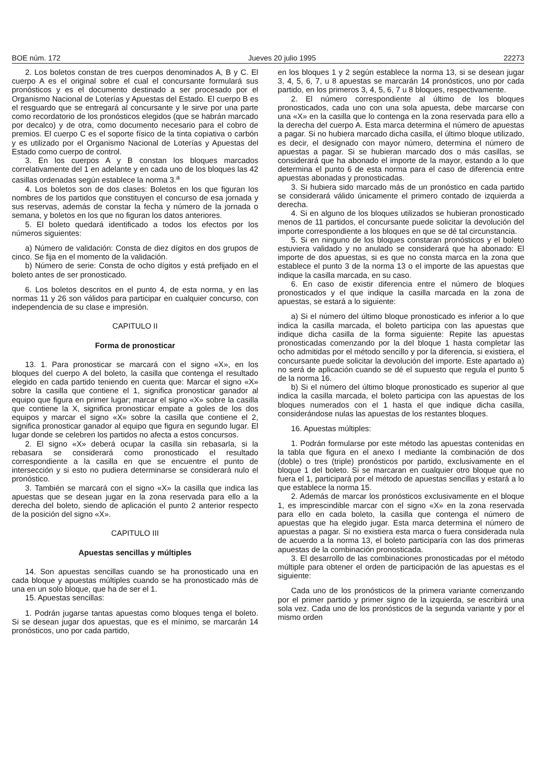BOE núm. 172 Jueves 20 julio 1995 22273
2. Los boletos constan de tres cuerpos denominados A, B y C. El cuerpo A es el original sobre el cual el concursante formulará sus pronósticos y es el documento destinado a ser procesado por el Organismo Nacional de Loterías y Apuestas del Estado. El cuerpo B es el resguardo que se entregará al concursante y le sirve por una parte como recordatorio de los pronósticos elegidos (que se habrán marcado por decalco) y de otra, como documento necesario para el cobro de premios. El cuerpo C es el soporte físico de la tinta copiativa o carbón y es utilizado por el Organismo Nacional de Loterías y Apuestas del Estado como cuerpo de control.
3. En los cuerpos A y B constan los bloques marcados correlativamente del 1 en adelante y en cada uno de los bloques las 42 casillas ordenadas según establece la norma 3.<sup>a</sup>
4. Los boletos son de dos clases: Boletos en los que figuran los nombres de los partidos que constituyen el concurso de esa jornada y sus reservas, además de constar la fecha y número de la jornada o semana, y boletos en los que no figuran los datos anteriores.
5. El boleto quedará identificado a todos los efectos por los números siguientes:
a) Número de validación: Consta de diez dígitos en dos grupos de cinco. Se fija en el momento de la validación.
b) Número de serie: Consta de ocho dígitos y está prefijado en el boleto antes de ser pronosticado.
6. Los boletos descritos en el punto 4, de esta norma, y en las normas 11 y 26 son válidos para participar en cualquier concurso, con independencia de su clase e impresión.
CAPITULO II
Forma de pronosticar
13. 1. Para pronosticar se marcará con el signo «X», en los bloques del cuerpo A del boleto, la casilla que contenga el resultado elegido en cada partido teniendo en cuenta que: Marcar el signo «X» sobre la casilla que contiene el 1, significa pronosticar ganador al equipo que figura en primer lugar; marcar el signo «X» sobre la casilla que contiene la X, significa pronosticar empate a goles de los dos equipos y marcar el signo «X» sobre la casilla que contiene el 2, significa pronosticar ganador al equipo que figura en segundo lugar. El lugar donde se celebren los partidos no afecta a estos concursos.
2. El signo «X» deberá ocupar la casilla sin rebasarla, si la rebasara se considerará como pronosticado el resultado correspondiente a la casilla en que se encuentre el punto de intersección y si esto no pudiera determinarse se considerará nulo el pronóstico.
3. También se marcará con el signo «X» la casilla que indica las apuestas que se desean jugar en la zona reservada para ello a la derecha del boleto, siendo de aplicación el punto 2 anterior respecto de la posición del signo «X».
CAPITULO III
Apuestas sencillas y múltiples
14. Son apuestas sencillas cuando se ha pronosticado una en cada bloque y apuestas múltiples cuando se ha pronosticado más de una en un solo bloque, que ha de ser el 1.
15. Apuestas sencillas:
1. Podrán jugarse tantas apuestas como bloques tenga el boleto. Si se desean jugar dos apuestas, que es el mínimo, se marcarán 14 pronósticos, uno por cada partido,
en los bloques 1 y 2 según establece la norma 13, si se desean jugar 3, 4, 5, 6, 7, u 8 apuestas se marcarán 14 pronósticos, uno por cada partido, en los primeros 3, 4, 5, 6, 7 u 8 bloques, respectivamente.
2. El número correspondiente al último de los bloques pronosticados, cada uno con una sola apuesta, debe marcarse con una «X» en la casilla que lo contenga en la zona reservada para ello a la derecha del cuerpo A. Esta marca determina el número de apuestas a pagar. Si no hubiera marcado dicha casilla, el último bloque utilizado, es decir, el designado con mayor número, determina el número de apuestas a pagar. Si se hubieran marcado dos o más casillas, se considerará que ha abonado el importe de la mayor, estando a lo que determina el punto 6 de esta norma para el caso de diferencia entre apuestas abonadas y pronosticadas.
3. Si hubiera sido marcado más de un pronóstico en cada partido se considerará válido únicamente el primero contado de izquierda a derecha.
4. Si en alguno de los bloques utilizados se hubieran pronosticado menos de 11 partidos, el concursante puede solicitar la devolución del importe correspondiente a los bloques en que se dé tal circunstancia.
5. Si en ninguno de los bloques constaran pronósticos y el boleto estuviera validado y no anulado se considerará que ha abonado: El importe de dos apuestas, si es que no consta marca en la zona que establece el punto 3 de la norma 13 o el importe de las apuestas que indique la casilla marcada, en su caso.
6. En caso de existir diferencia entre el número de bloques pronosticados y el que indique la casilla marcada en la zona de apuestas, se estará a lo siguiente:
a) Si el número del último bloque pronosticado es inferior a lo que indica la casilla marcada, el boleto participa con las apuestas que indique dicha casilla de la forma siguiente: Repite las apuestas pronosticadas comenzando por la del bloque 1 hasta completar las ocho admitidas por el método sencillo y por la diferencia, si existiera, el concursante puede solicitar la devolución del importe. Este apartado a) no será de aplicación cuando se dé el supuesto que regula el punto 5 de la norma 16.
b) Si el número del último bloque pronosticado es superior al que indica la casilla marcada, el boleto participa con las apuestas de los bloques numerados con el 1 hasta el que indique dicha casilla, considerándose nulas las apuestas de los restantes bloques.
16. Apuestas múltiples:
1. Podrán formularse por este método las apuestas contenidas en la tabla que figura en el anexo I mediante la combinación de dos (doble) o tres (triple) pronósticos por partido, exclusivamente en el bloque 1 del boleto. Si se marcaran en cualquier otro bloque que no fuera el 1, participará por el método de apuestas sencillas y estará a lo que establece la norma 15.
2. Además de marcar los pronósticos exclusivamente en el bloque 1, es imprescindible marcar con el signo «X» en la zona reservada para ello en cada boleto, la casilla que contenga el número de apuestas que ha elegido jugar. Esta marca determina el número de apuestas a pagar. Si no existiera esta marca o fuera considerada nula de acuerdo a la norma 13, el boleto participaría con las dos primeras apuestas de la combinación pronosticada.
3. El desarrollo de las combinaciones pronosticadas por el método múltiple para obtener el orden de participación de las apuestas es el siguiente:
Cada uno de los pronósticos de la primera variante comenzando por el primer partido y primer signo de la izquierda, se escribirá una sola vez. Cada uno de los pronósticos de la segunda variante y por el mismo orden